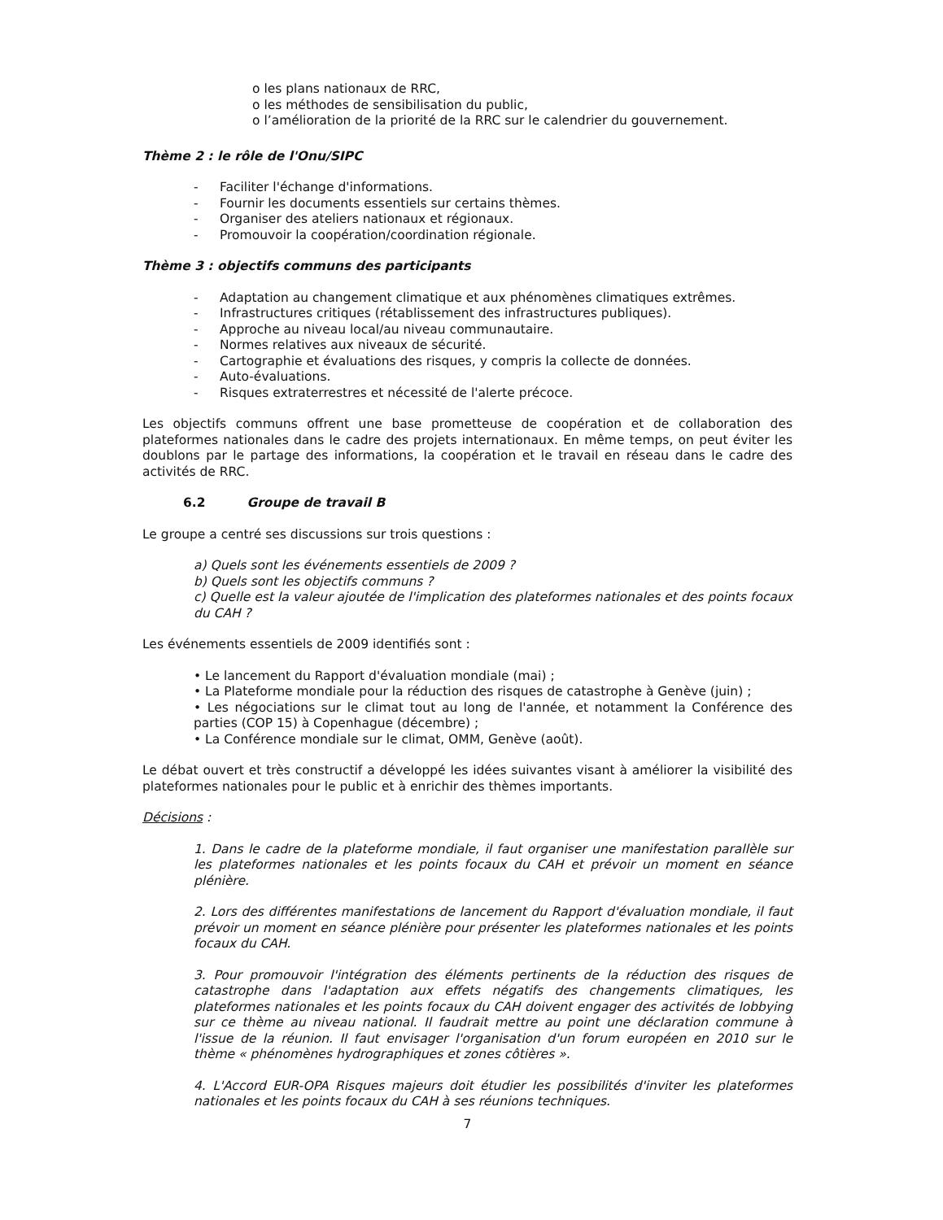o les plans nationaux de RRC,
o les méthodes de sensibilisation du public,
o l’amélioration de la priorité de la RRC sur le calendrier du gouvernement.
Thème 2 : le rôle de l'Onu/SIPC
- Faciliter l'échange d'informations.
- Fournir les documents essentiels sur certains thèmes.
- Organiser des ateliers nationaux et régionaux.
- Promouvoir la coopération/coordination régionale.
Thème 3 : objectifs communs des participants
- Adaptation au changement climatique et aux phénomènes climatiques extrêmes.
- Infrastructures critiques (rétablissement des infrastructures publiques).
- Approche au niveau local/au niveau communautaire.
- Normes relatives aux niveaux de sécurité.
- Cartographie et évaluations des risques, y compris la collecte de données.
- Auto-évaluations.
- Risques extraterrestres et nécessité de l'alerte précoce.
Les objectifs communs offrent une base prometteuse de coopération et de collaboration des plateformes nationales dans le cadre des projets internationaux. En même temps, on peut éviter les doublons par le partage des informations, la coopération et le travail en réseau dans le cadre des activités de RRC.
6.2 Groupe de travail B
Le groupe a centré ses discussions sur trois questions :
a) Quels sont les événements essentiels de 2009 ?
b) Quels sont les objectifs communs ?
c) Quelle est la valeur ajoutée de l'implication des plateformes nationales et des points focaux du CAH ?
Les événements essentiels de 2009 identifiés sont :
• Le lancement du Rapport d'évaluation mondiale (mai) ;
• La Plateforme mondiale pour la réduction des risques de catastrophe à Genève (juin) ;
• Les négociations sur le climat tout au long de l'année, et notamment la Conférence des parties (COP 15) à Copenhague (décembre) ;
• La Conférence mondiale sur le climat, OMM, Genève (août).
Le débat ouvert et très constructif a développé les idées suivantes visant à améliorer la visibilité des plateformes nationales pour le public et à enrichir des thèmes importants.
Décisions :
1. Dans le cadre de la plateforme mondiale, il faut organiser une manifestation parallèle sur les plateformes nationales et les points focaux du CAH et prévoir un moment en séance plénière.
2. Lors des différentes manifestations de lancement du Rapport d'évaluation mondiale, il faut prévoir un moment en séance plénière pour présenter les plateformes nationales et les points focaux du CAH.
3. Pour promouvoir l'intégration des éléments pertinents de la réduction des risques de catastrophe dans l'adaptation aux effets négatifs des changements climatiques, les plateformes nationales et les points focaux du CAH doivent engager des activités de lobbying sur ce thème au niveau national. Il faudrait mettre au point une déclaration commune à l'issue de la réunion. Il faut envisager l'organisation d'un forum européen en 2010 sur le thème « phénomènes hydrographiques et zones côtières ».
4. L'Accord EUR-OPA Risques majeurs doit étudier les possibilités d'inviter les plateformes nationales et les points focaux du CAH à ses réunions techniques.
7